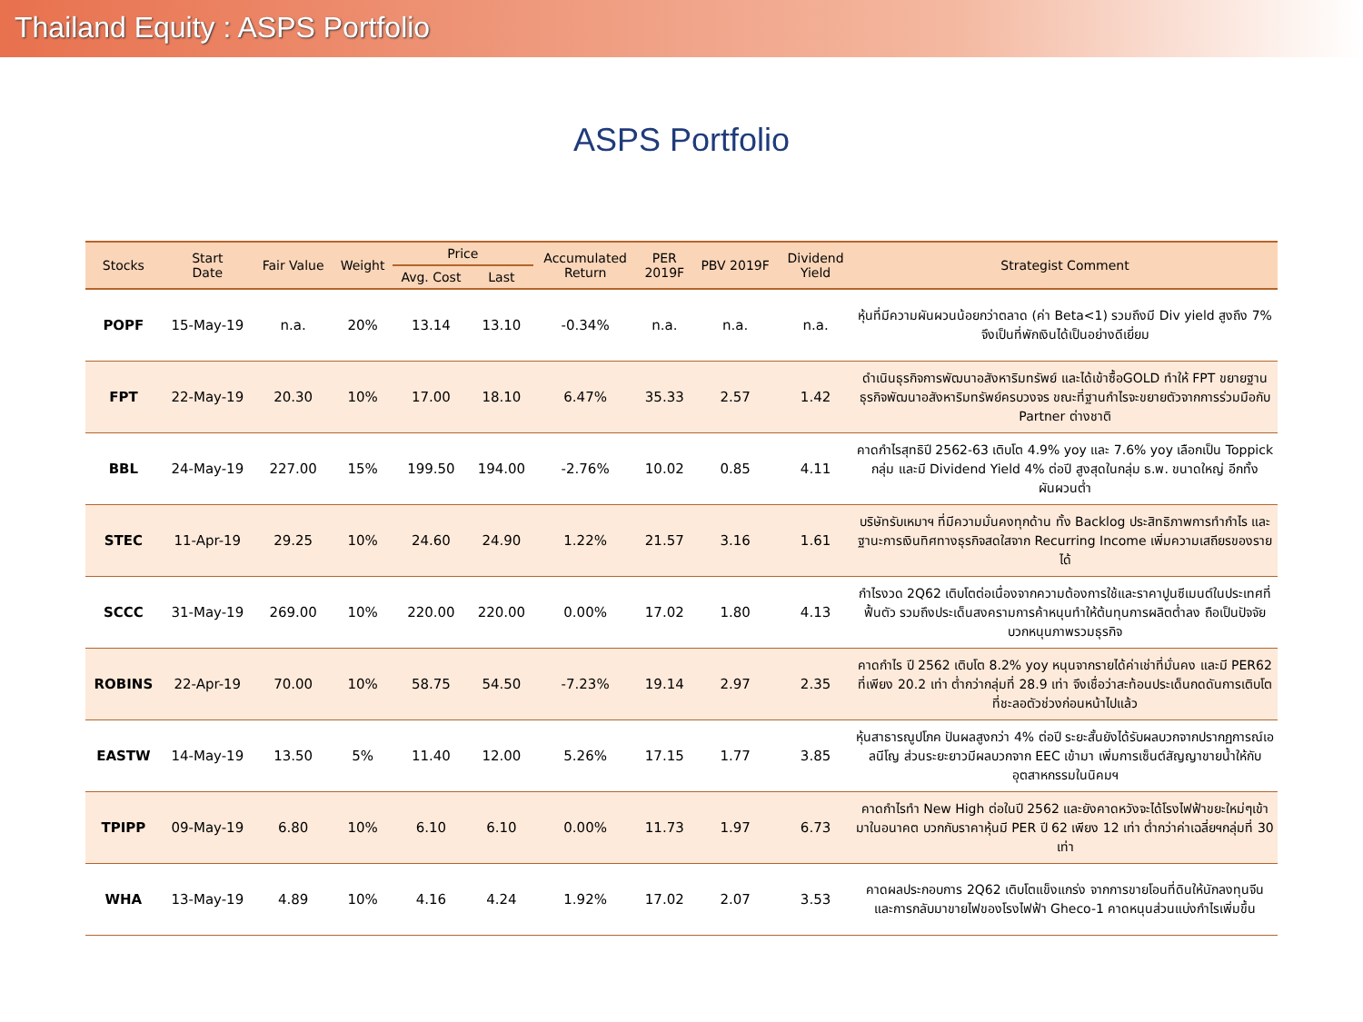Thailand Equity : ASPS Portfolio
ASPS Portfolio
| Stocks | Start Date | Fair Value | Weight | Price | | Accumulated Return | PER 2019F | PBV 2019F | Dividend Yield | Strategist Comment |
| --- | --- | --- | --- | --- | --- | --- | --- | --- | --- | --- |
| | | | | Avg. Cost | Last | | | | | |
| POPF | 15-May-19 | n.a. | 20% | 13.14 | 13.10 | -0.34% | n.a. | n.a. | n.a. | หุ้นที่มีความผันผวนน้อยกว่าตลาด (ค่า Beta<1) รวมถึงมี Div yield สูงถึง 7% จึงเป็นที่พักเงินได้เป็นอย่างดีเยี่ยม |
| FPT | 22-May-19 | 20.30 | 10% | 17.00 | 18.10 | 6.47% | 35.33 | 2.57 | 1.42 | ดำเนินธุรกิจการพัฒนาอสังหาริมทรัพย์ และได้เข้าซื้อGOLD ทำให้ FPT ขยายฐานธุรกิจพัฒนาอสังหาริมทรัพย์ครบวงจร ขณะที่ฐานกำไรจะขยายตัวจากการร่วมมือกับ Partner ต่างชาติ |
| BBL | 24-May-19 | 227.00 | 15% | 199.50 | 194.00 | -2.76% | 10.02 | 0.85 | 4.11 | คาดกำไรสุทธิปี 2562-63 เติบโต 4.9% yoy และ 7.6% yoy เลือกเป็น Toppick กลุ่ม และมี Dividend Yield 4% ต่อปี สูงสุดในกลุ่ม ธ.พ. ขนาดใหญ่ อีกทั้งผันผวนต่ำ |
| STEC | 11-Apr-19 | 29.25 | 10% | 24.60 | 24.90 | 1.22% | 21.57 | 3.16 | 1.61 | บริษัทรับเหมาฯ ที่มีความมั่นคงทุกด้าน ทั้ง Backlog ประสิทธิภาพการทำกำไร และฐานะการเงินทิศทางธุรกิจสดใสจาก Recurring Income เพิ่มความเสถียรของรายได้ |
| SCCC | 31-May-19 | 269.00 | 10% | 220.00 | 220.00 | 0.00% | 17.02 | 1.80 | 4.13 | กำไรงวด 2Q62 เติบโตต่อเนื่องจากความต้องการใช้และราคาปูนซีเมนต์ในประเทศที่ฟื้นตัว รวมถึงประเด็นสงครามการค้าหนุนทำให้ต้นทุนการผลิตต่ำลง ถือเป็นปัจจัยบวกหนุนภาพรวมธุรกิจ |
| ROBINS | 22-Apr-19 | 70.00 | 10% | 58.75 | 54.50 | -7.23% | 19.14 | 2.97 | 2.35 | คาดกำไร ปี 2562 เติบโต 8.2% yoy หนุนจากรายได้ค่าเช่าที่มั่นคง และมี PER62 ที่เพียง 20.2 เท่า ต่ำกว่ากลุ่มที่ 28.9 เท่า จึงเชื่อว่าสะท้อนประเด็นกดดันการเติบโตที่ชะลอตัวช่วงก่อนหน้าไปแล้ว |
| EASTW | 14-May-19 | 13.50 | 5% | 11.40 | 12.00 | 5.26% | 17.15 | 1.77 | 3.85 | หุ้นสาธารณูปโภค ปันผลสูงกว่า 4% ต่อปี ระยะสั้นยังได้รับผลบวกจากปรากฏการณ์เอลนีโญ ส่วนระยะยาวมีผลบวกจาก EEC เข้ามา เพิ่มการเซ็นต์สัญญาขายน้ำให้กับอุตสาหกรรมในนิคมฯ |
| TPIPP | 09-May-19 | 6.80 | 10% | 6.10 | 6.10 | 0.00% | 11.73 | 1.97 | 6.73 | คาดกำไรทำ New High ต่อในปี 2562 และยังคาดหวังจะได้โรงไฟฟ้าขยะใหม่ๆเข้ามาในอนาคต บวกกับราคาหุ้นมี PER ปี 62 เพียง 12 เท่า ต่ำกว่าค่าเฉลี่ยฯกลุ่มที่ 30 เท่า |
| WHA | 13-May-19 | 4.89 | 10% | 4.16 | 4.24 | 1.92% | 17.02 | 2.07 | 3.53 | คาดผลประกอบการ 2Q62 เติบโตแข็งแกร่ง จากการขายโอนที่ดินให้นักลงทุนจีน และการกลับมาขายไฟของโรงไฟฟ้า Gheco-1 คาดหนุนส่วนแบ่งกำไรเพิ่มขึ้น |